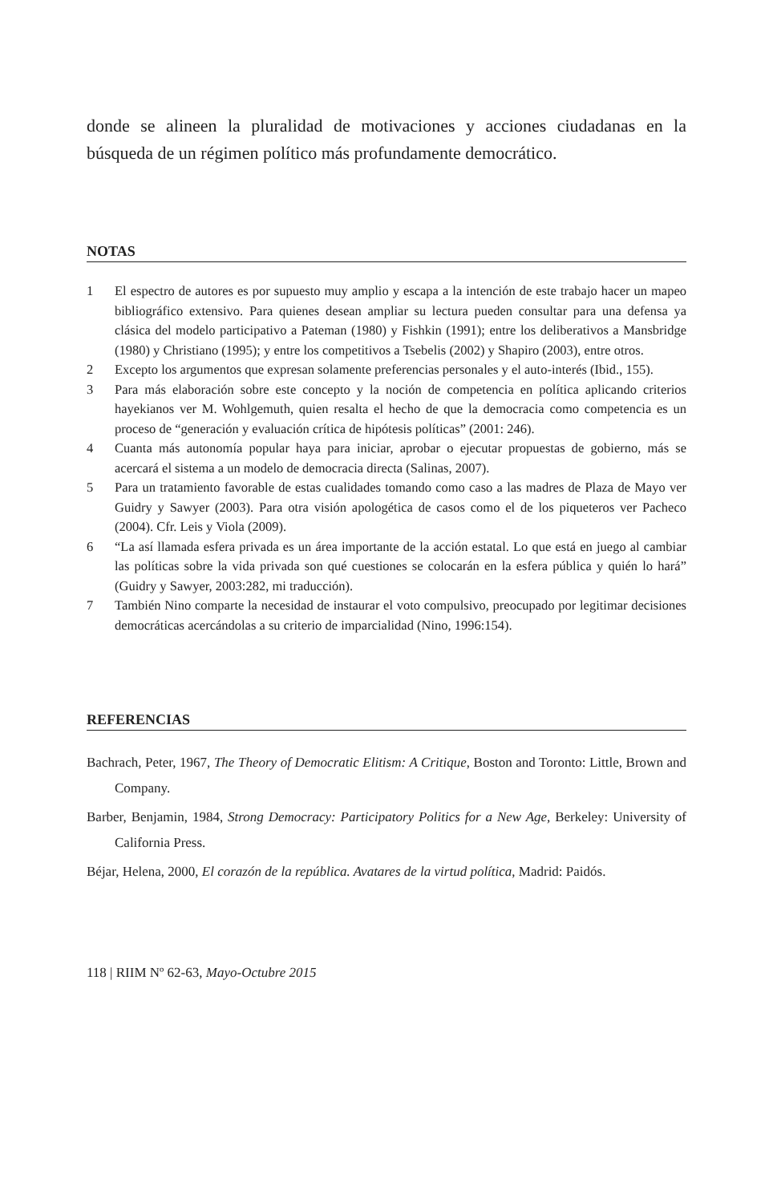donde se alineen la pluralidad de motivaciones y acciones ciudadanas en la búsqueda de un régimen político más profundamente democrático.
NOTAS
1 El espectro de autores es por supuesto muy amplio y escapa a la intención de este trabajo hacer un mapeo bibliográfico extensivo. Para quienes desean ampliar su lectura pueden consultar para una defensa ya clásica del modelo participativo a Pateman (1980) y Fishkin (1991); entre los deliberativos a Mansbridge (1980) y Christiano (1995); y entre los competitivos a Tsebelis (2002) y Shapiro (2003), entre otros.
2 Excepto los argumentos que expresan solamente preferencias personales y el auto-interés (Ibid., 155).
3 Para más elaboración sobre este concepto y la noción de competencia en política aplicando criterios hayekianos ver M. Wohlgemuth, quien resalta el hecho de que la democracia como competencia es un proceso de “generación y evaluación crítica de hipótesis políticas” (2001: 246).
4 Cuanta más autonomía popular haya para iniciar, aprobar o ejecutar propuestas de gobierno, más se acercará el sistema a un modelo de democracia directa (Salinas, 2007).
5 Para un tratamiento favorable de estas cualidades tomando como caso a las madres de Plaza de Mayo ver Guidry y Sawyer (2003). Para otra visión apologética de casos como el de los piqueteros ver Pacheco (2004). Cfr. Leis y Viola (2009).
6 “La así llamada esfera privada es un área importante de la acción estatal. Lo que está en juego al cambiar las políticas sobre la vida privada son qué cuestiones se colocarán en la esfera pública y quién lo hará” (Guidry y Sawyer, 2003:282, mi traducción).
7 También Nino comparte la necesidad de instaurar el voto compulsivo, preocupado por legitimar decisiones democráticas acercándolas a su criterio de imparcialidad (Nino, 1996:154).
REFERENCIAS
Bachrach, Peter, 1967, The Theory of Democratic Elitism: A Critique, Boston and Toronto: Little, Brown and Company.
Barber, Benjamin, 1984, Strong Democracy: Participatory Politics for a New Age, Berkeley: University of California Press.
Béjar, Helena, 2000, El corazón de la república. Avatares de la virtud política, Madrid: Paidós.
118 | RIIM Nº 62-63, Mayo-Octubre 2015